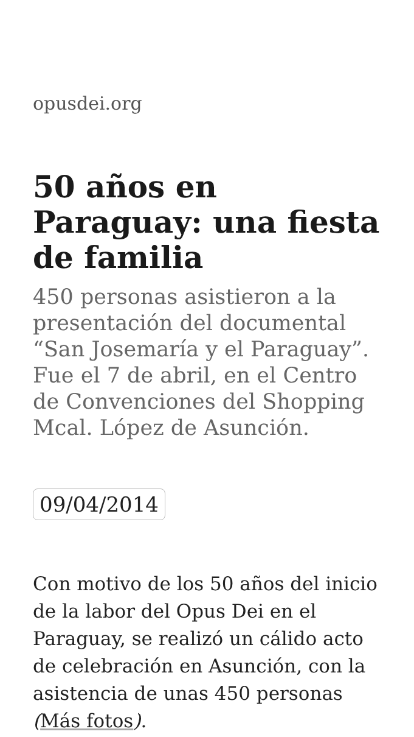opusdei.org
50 años en Paraguay: una fiesta de familia
450 personas asistieron a la presentación del documental “San Josemaría y el Paraguay”. Fue el 7 de abril, en el Centro de Convenciones del Shopping Mcal. López de Asunción.
09/04/2014
Con motivo de los 50 años del inicio de la labor del Opus Dei en el Paraguay, se realizó un cálido acto de celebración en Asunción, con la asistencia de unas 450 personas (Más fotos).